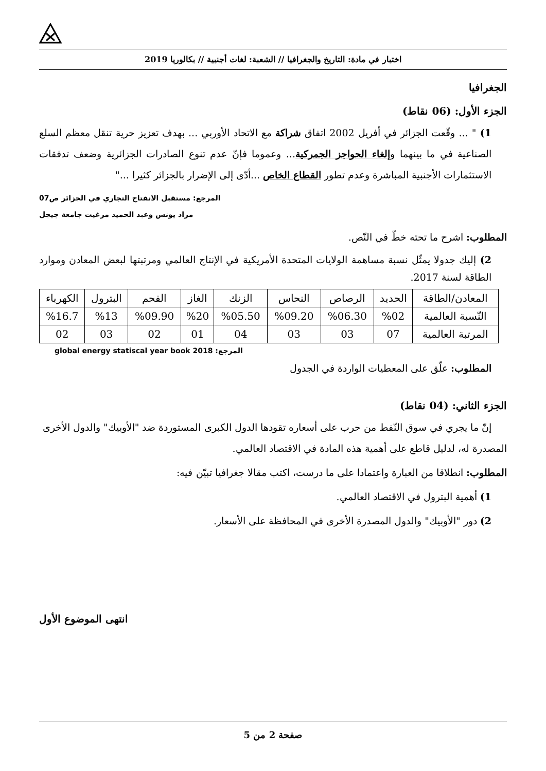اختبار في مادة: التاريخ والجغرافيا // الشعبة: لغات أجنبية // بكالوريا 2019
الجغرافيا
الجزء الأول: (06 نقاط)
1) " ... وقّعت الجزائر في أفريل 2002 اتفاق شراكة مع الاتحاد الأوربي ... بهدف تعزيز حرية تنقل معظم السلع الصناعية في ما بينهما وإلغاء الحواجز الجمركية... وعموما فإنّ عدم تنوع الصادرات الجزائرية وضعف تدفقات الاستثمارات الأجنبية المباشرة وعدم تطور القطاع الخاص ...أدّى إلى الإضرار بالجزائر كثيرا ..."
المرجع: مستقبل الانفتاح التجاري في الجزائر ص07
مراد يونس وعبد الحميد مرغيت جامعة جيجل
المطلوب: اشرح ما تحته خطّ في النّص.
2) إليك جدولا يمثّل نسبة مساهمة الولايات المتحدة الأمريكية في الإنتاج العالمي ومرتبتها لبعض المعادن وموارد الطاقة لسنة 2017.
| المعادن/الطاقة | الحديد | الرصاص | النحاس | الزنك | الغاز | الفحم | البترول | الكهرباء |
| النّسبة العالمية | %02 | %06.30 | %09.20 | %05.50 | %20 | %09.90 | %13 | %16.7 |
| المرتبة العالمية | 07 | 03 | 03 | 04 | 01 | 02 | 03 | 02 |
المرجع: global energy statiscal year book 2018
المطلوب: علّق على المعطيات الواردة في الجدول
الجزء الثاني: (04 نقاط)
إنّ ما يجري في سوق النّفط من حرب على أسعاره تقودها الدول الكبرى المستوردة ضد "الأوبيك" والدول الأخرى المصدرة له، لدليل قاطع على أهمية هذه المادة في الاقتصاد العالمي.
المطلوب: انطلاقا من العبارة واعتمادا على ما درست، اكتب مقالا جغرافيا تبيّن فيه:
1) أهمية البترول في الاقتصاد العالمي.
2) دور "الأوبيك" والدول المصدرة الأخرى في المحافظة على الأسعار.
انتهى الموضوع الأول
صفحة 2 من 5